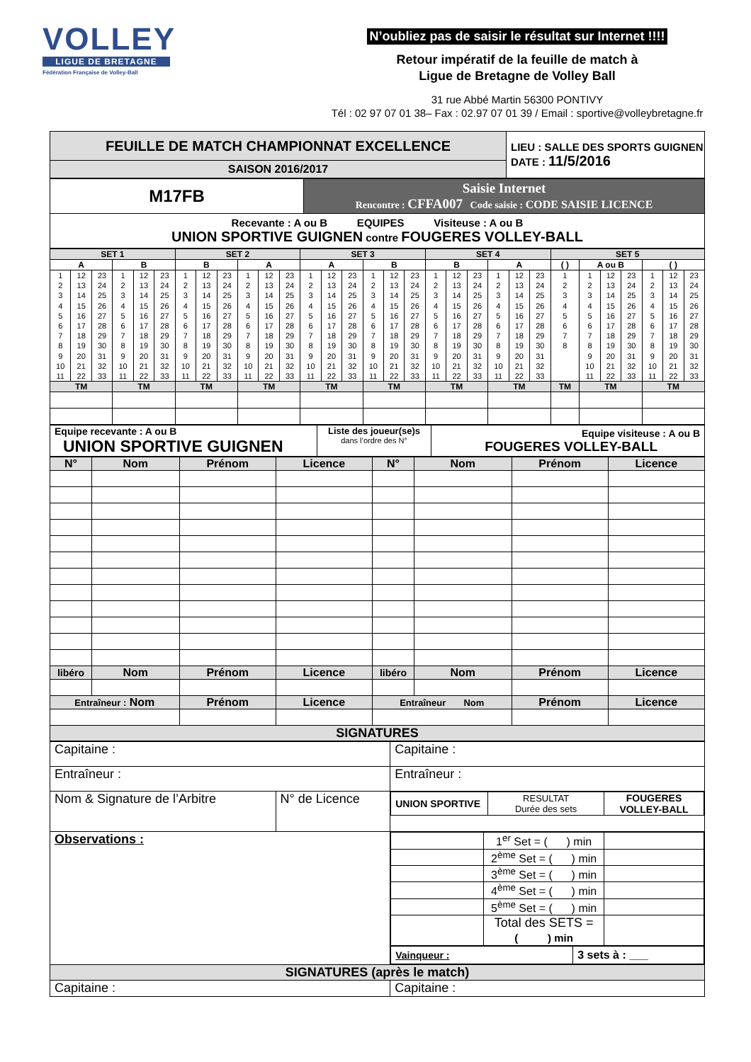VOLLEY
LIGUE DE BRETAGNE
Fédération Française de Volley-Ball
N’oubliez pas de saisir le résultat sur Internet !!!!
Retour impératif de la feuille de match à
Ligue de Bretagne de Volley Ball
31 rue Abbé Martin 56300 PONTIVY
Tél : 02 97 07 01 38– Fax : 02.97 07 01 39 / Email : sportive@volleybretagne.fr
| FEUILLE DE MATCH CHAMPIONNAT EXCELLENCE | LIEU : SALLE DES SPORTS GUIGNEN DATE : 11/5/2016 |
| SAISON 2016/2017 | |
| M17FB | Saisie Internet Rencontre : CFFA007 Code saisie : CODE SAISIE LICENCE |
| Recevante : A ou B EQUIPES Visiteuse : A ou B UNION SPORTIVE GUIGNEN contre FOUGERES VOLLEY-BALL | |
| SET 1 | | SET 2 | | SET 3 | | SET 4 | | SET 5 | | |
| A | B | B | A | A | B | B | A | ( ) | A ou B | ( ) |
| 1 2 3 4 5 6 7 8 9 10 11 12 13 14 15 16 17 18 19 20 21 22 23 24 25 26 27 28 29 30 31 32 33 | 1 2 3 4 5 6 7 8 9 10 11 12 13 14 15 16 17 18 19 20 21 22 23 24 25 26 27 28 29 30 31 32 33 | 1 2 3 4 5 6 7 8 9 10 11 12 13 14 15 16 17 18 19 20 21 22 23 24 25 26 27 28 29 30 31 32 33 | 1 2 3 4 5 6 7 8 9 10 11 12 13 14 15 16 17 18 19 20 21 22 23 24 25 26 27 28 29 30 31 32 33 | 1 2 3 4 5 6 7 8 9 10 11 12 13 14 15 16 17 18 19 20 21 22 23 24 25 26 27 28 29 30 31 32 33 | 1 2 3 4 5 6 7 8 9 10 11 12 13 14 15 16 17 18 19 20 21 22 23 24 25 26 27 28 29 30 31 32 33 | 1 2 3 4 5 6 7 8 9 10 11 12 13 14 15 16 17 18 19 20 21 22 23 24 25 26 27 28 29 30 31 32 33 | 1 2 3 4 5 6 7 8 9 10 11 12 13 14 15 16 17 18 19 20 21 22 23 24 25 26 27 28 29 30 31 32 33 | 1 2 3 4 5 6 7 8 | 1 2 3 4 5 6 7 8 9 10 11 12 13 14 15 16 17 18 19 20 21 22 23 24 25 26 27 28 29 30 31 32 33 | 1 2 3 4 5 6 7 8 9 10 11 12 13 14 15 16 17 18 19 20 21 22 23 24 25 26 27 28 29 30 31 32 33 |
| TM | TM | TM | TM | TM | TM | TM | TM | TM | TM | TM |
| Equipe recevante : A ou B UNION SPORTIVE GUIGNEN | Liste des joueur(se)s dans l’ordre des N° | Equipe visiteuse : A ou B FOUGERES VOLLEY-BALL |
| N° | Nom | Prénom | Licence | N° | Nom | Prénom | Licence |
| libéro | Nom | Prénom | Licence | libéro | Nom | Prénom | Licence |
| Entraîneur : Nom | | Prénom | Licence | Entraîneur Nom | | Prénom | Licence |
| SIGNATURES | | | | | | | |
| Capitaine : | | Capitaine : |
| Entraîneur : | | Entraîneur : |
| Nom & Signature de l’Arbitre | N° de Licence | / UNION SPORTIVE / RESULTAT Durée des sets / FOUGERES VOLLEY-BALL / |
| Observations : | | / / 1<sup>er</sup> Set = ( ) min / / / / 2<sup>ème</sup> Set = ( ) min / / / / 3<sup>ème</sup> Set = ( ) min / / / / 4<sup>ème</sup> Set = ( ) min / / / / 5<sup>ème</sup> Set = ( ) min / / / / Total des SETS = ( ) min / / / Vainqueur : / 3 sets à : ___ / |
| SIGNATURES (après le match) | | |
| Capitaine : | | Capitaine : |